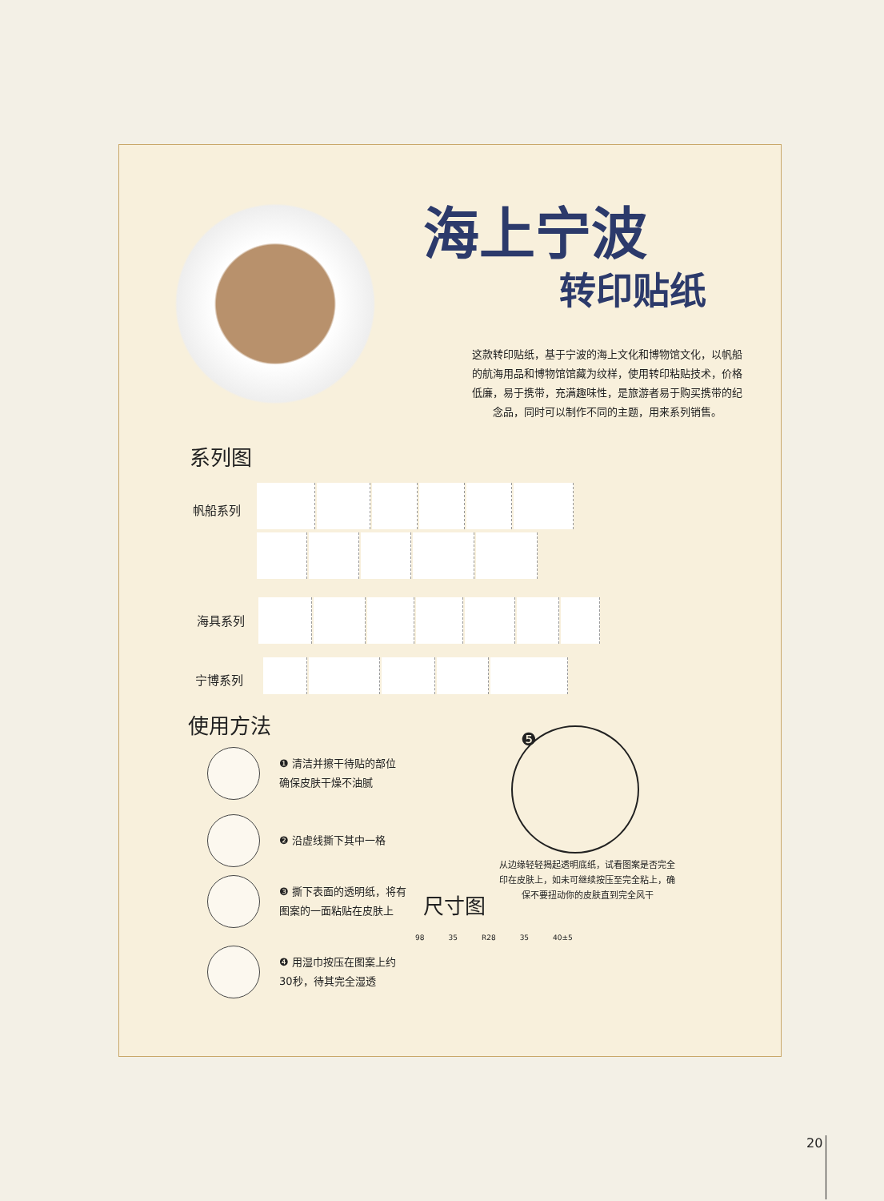海上宁波
转印贴纸
这款转印贴纸，基于宁波的海上文化和博物馆文化，以帆船的航海用品和博物馆馆藏为纹样，使用转印粘贴技术，价格低廉，易于携带，充满趣味性，是旅游者易于购买携带的纪念品，同时可以制作不同的主题，用来系列销售。
系列图
帆船系列
海具系列
宁博系列
使用方法
❶ 清洁并擦干待贴的部位
确保皮肤干燥不油腻
❷ 沿虚线撕下其中一格
❸ 撕下表面的透明纸，将有
图案的一面粘贴在皮肤上
❹ 用湿巾按压在图案上约
30秒，待其完全湿透
❺
从边缘轻轻揭起透明底纸，试看图案是否完全印在皮肤上，如未可继续按压至完全粘上，确保不要扭动你的皮肤直到完全风干
尺寸图
98 35 R28 35 40±5
20